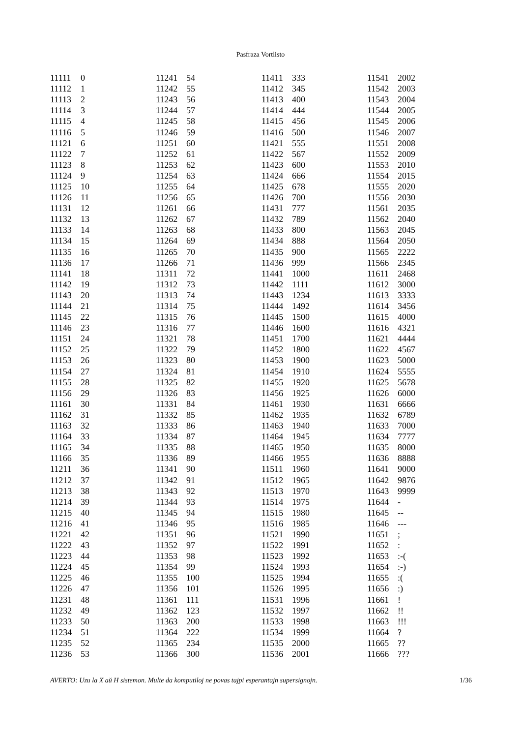Pasfraza Vortlisto
| 11111 | 0 |
| 11112 | 1 |
| 11113 | 2 |
| 11114 | 3 |
| 11115 | 4 |
| 11116 | 5 |
| 11121 | 6 |
| 11122 | 7 |
| 11123 | 8 |
| 11124 | 9 |
| 11125 | 10 |
| 11126 | 11 |
| 11131 | 12 |
| 11132 | 13 |
| 11133 | 14 |
| 11134 | 15 |
| 11135 | 16 |
| 11136 | 17 |
| 11141 | 18 |
| 11142 | 19 |
| 11143 | 20 |
| 11144 | 21 |
| 11145 | 22 |
| 11146 | 23 |
| 11151 | 24 |
| 11152 | 25 |
| 11153 | 26 |
| 11154 | 27 |
| 11155 | 28 |
| 11156 | 29 |
| 11161 | 30 |
| 11162 | 31 |
| 11163 | 32 |
| 11164 | 33 |
| 11165 | 34 |
| 11166 | 35 |
| 11211 | 36 |
| 11212 | 37 |
| 11213 | 38 |
| 11214 | 39 |
| 11215 | 40 |
| 11216 | 41 |
| 11221 | 42 |
| 11222 | 43 |
| 11223 | 44 |
| 11224 | 45 |
| 11225 | 46 |
| 11226 | 47 |
| 11231 | 48 |
| 11232 | 49 |
| 11233 | 50 |
| 11234 | 51 |
| 11235 | 52 |
| 11236 | 53 |
| 11241 | 54 |
| 11242 | 55 |
| 11243 | 56 |
| 11244 | 57 |
| 11245 | 58 |
| 11246 | 59 |
| 11251 | 60 |
| 11252 | 61 |
| 11253 | 62 |
| 11254 | 63 |
| 11255 | 64 |
| 11256 | 65 |
| 11261 | 66 |
| 11262 | 67 |
| 11263 | 68 |
| 11264 | 69 |
| 11265 | 70 |
| 11266 | 71 |
| 11311 | 72 |
| 11312 | 73 |
| 11313 | 74 |
| 11314 | 75 |
| 11315 | 76 |
| 11316 | 77 |
| 11321 | 78 |
| 11322 | 79 |
| 11323 | 80 |
| 11324 | 81 |
| 11325 | 82 |
| 11326 | 83 |
| 11331 | 84 |
| 11332 | 85 |
| 11333 | 86 |
| 11334 | 87 |
| 11335 | 88 |
| 11336 | 89 |
| 11341 | 90 |
| 11342 | 91 |
| 11343 | 92 |
| 11344 | 93 |
| 11345 | 94 |
| 11346 | 95 |
| 11351 | 96 |
| 11352 | 97 |
| 11353 | 98 |
| 11354 | 99 |
| 11355 | 100 |
| 11356 | 101 |
| 11361 | 111 |
| 11362 | 123 |
| 11363 | 200 |
| 11364 | 222 |
| 11365 | 234 |
| 11366 | 300 |
| 11411 | 333 |
| 11412 | 345 |
| 11413 | 400 |
| 11414 | 444 |
| 11415 | 456 |
| 11416 | 500 |
| 11421 | 555 |
| 11422 | 567 |
| 11423 | 600 |
| 11424 | 666 |
| 11425 | 678 |
| 11426 | 700 |
| 11431 | 777 |
| 11432 | 789 |
| 11433 | 800 |
| 11434 | 888 |
| 11435 | 900 |
| 11436 | 999 |
| 11441 | 1000 |
| 11442 | 1111 |
| 11443 | 1234 |
| 11444 | 1492 |
| 11445 | 1500 |
| 11446 | 1600 |
| 11451 | 1700 |
| 11452 | 1800 |
| 11453 | 1900 |
| 11454 | 1910 |
| 11455 | 1920 |
| 11456 | 1925 |
| 11461 | 1930 |
| 11462 | 1935 |
| 11463 | 1940 |
| 11464 | 1945 |
| 11465 | 1950 |
| 11466 | 1955 |
| 11511 | 1960 |
| 11512 | 1965 |
| 11513 | 1970 |
| 11514 | 1975 |
| 11515 | 1980 |
| 11516 | 1985 |
| 11521 | 1990 |
| 11522 | 1991 |
| 11523 | 1992 |
| 11524 | 1993 |
| 11525 | 1994 |
| 11526 | 1995 |
| 11531 | 1996 |
| 11532 | 1997 |
| 11533 | 1998 |
| 11534 | 1999 |
| 11535 | 2000 |
| 11536 | 2001 |
| 11541 | 2002 |
| 11542 | 2003 |
| 11543 | 2004 |
| 11544 | 2005 |
| 11545 | 2006 |
| 11546 | 2007 |
| 11551 | 2008 |
| 11552 | 2009 |
| 11553 | 2010 |
| 11554 | 2015 |
| 11555 | 2020 |
| 11556 | 2030 |
| 11561 | 2035 |
| 11562 | 2040 |
| 11563 | 2045 |
| 11564 | 2050 |
| 11565 | 2222 |
| 11566 | 2345 |
| 11611 | 2468 |
| 11612 | 3000 |
| 11613 | 3333 |
| 11614 | 3456 |
| 11615 | 4000 |
| 11616 | 4321 |
| 11621 | 4444 |
| 11622 | 4567 |
| 11623 | 5000 |
| 11624 | 5555 |
| 11625 | 5678 |
| 11626 | 6000 |
| 11631 | 6666 |
| 11632 | 6789 |
| 11633 | 7000 |
| 11634 | 7777 |
| 11635 | 8000 |
| 11636 | 8888 |
| 11641 | 9000 |
| 11642 | 9876 |
| 11643 | 9999 |
| 11644 | - |
| 11645 | -- |
| 11646 | --- |
| 11651 | ; |
| 11652 | : |
| 11653 | :-( |
| 11654 | :-) |
| 11655 | :( |
| 11656 | :) |
| 11661 | ! |
| 11662 | !! |
| 11663 | !!! |
| 11664 | ? |
| 11665 | ?? |
| 11666 | ??? |
AVERTO: Uzu la X aŭ H sistemon. Multe da komputiloj ne povas tajpi esperantajn supersignojn. 1/36